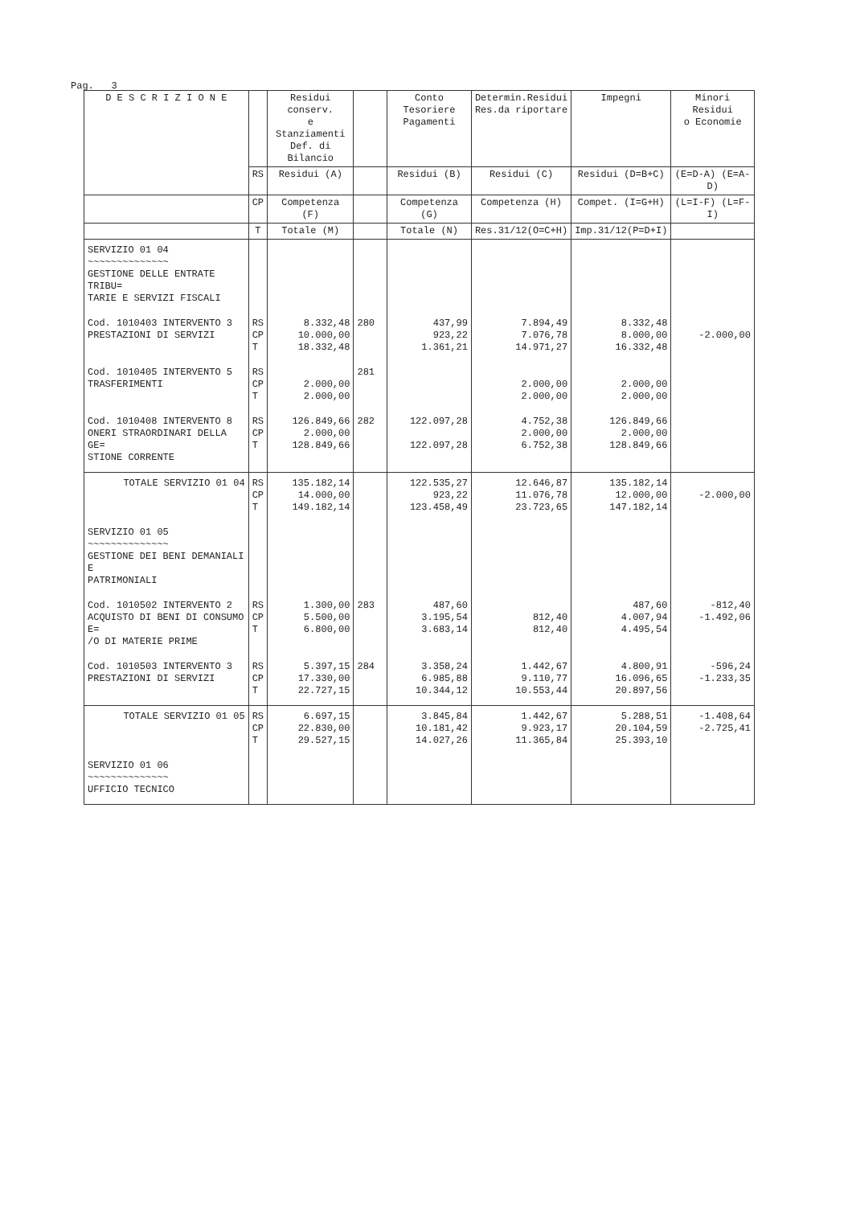Pag. 3
| D E S C R I Z I O N E | | Residui conserv. e Stanziamenti Def. di Bilancio | | Conto Tesoriere Pagamenti | Determin.Residui Res.da riportare | Impegni | Minori Residui o Economie |
| --- | --- | --- | --- | --- | --- | --- | --- |
| | RS | Residui (A) | | Residui (B) | Residui (C) | Residui (D=B+C) | (E=D-A) (E=A-D) |
| | CP | Competenza (F) | | Competenza (G) | Competenza (H) | Compet. (I=G+H) | (L=I-F) (L=F-I) |
| | T | Totale (M) | | Totale (N) | Res.31/12(O=C+H) | Imp.31/12(P=D+I) | |
| SERVIZIO 01 04 ~~~~~~~~~~~~~~ GESTIONE DELLE ENTRATE TRIBU= TARIE E SERVIZI FISCALI | | | | | | | |
| Cod. 1010403 INTERVENTO 3 PRESTAZIONI DI SERVIZI | RS CP T | 8.332,48 10.000,00 18.332,48 | 280 | 437,99 923,22 1.361,21 | 7.894,49 7.076,78 14.971,27 | 8.332,48 8.000,00 16.332,48 | -2.000,00 |
| Cod. 1010405 INTERVENTO 5 TRASFERIMENTI | RS CP T | 2.000,00 2.000,00 | 281 | | 2.000,00 2.000,00 | 2.000,00 2.000,00 | |
| Cod. 1010408 INTERVENTO 8 ONERI STRAORDINARI DELLA GE= STIONE CORRENTE | RS CP T | 126.849,66 2.000,00 128.849,66 | 282 | 122.097,28 122.097,28 | 4.752,38 2.000,00 6.752,38 | 126.849,66 2.000,00 128.849,66 | |
| TOTALE SERVIZIO 01 04 | RS CP T | 135.182,14 14.000,00 149.182,14 | | 122.535,27 923,22 123.458,49 | 12.646,87 11.076,78 23.723,65 | 135.182,14 12.000,00 147.182,14 | -2.000,00 |
| SERVIZIO 01 05 ~~~~~~~~~~~~~~ GESTIONE DEI BENI DEMANIALI E PATRIMONIALI | | | | | | | |
| Cod. 1010502 INTERVENTO 2 ACQUISTO DI BENI DI CONSUMO E= /O DI MATERIE PRIME | RS CP T | 1.300,00 5.500,00 6.800,00 | 283 | 487,60 3.195,54 3.683,14 | 812,40 812,40 | 487,60 4.007,94 4.495,54 | -812,40 -1.492,06 |
| Cod. 1010503 INTERVENTO 3 PRESTAZIONI DI SERVIZI | RS CP T | 5.397,15 17.330,00 22.727,15 | 284 | 3.358,24 6.985,88 10.344,12 | 1.442,67 9.110,77 10.553,44 | 4.800,91 16.096,65 20.897,56 | -596,24 -1.233,35 |
| TOTALE SERVIZIO 01 05 | RS CP T | 6.697,15 22.830,00 29.527,15 | | 3.845,84 10.181,42 14.027,26 | 1.442,67 9.923,17 11.365,84 | 5.288,51 20.104,59 25.393,10 | -1.408,64 -2.725,41 |
| SERVIZIO 01 06 ~~~~~~~~~~~~~~ UFFICIO TECNICO | | | | | | | |